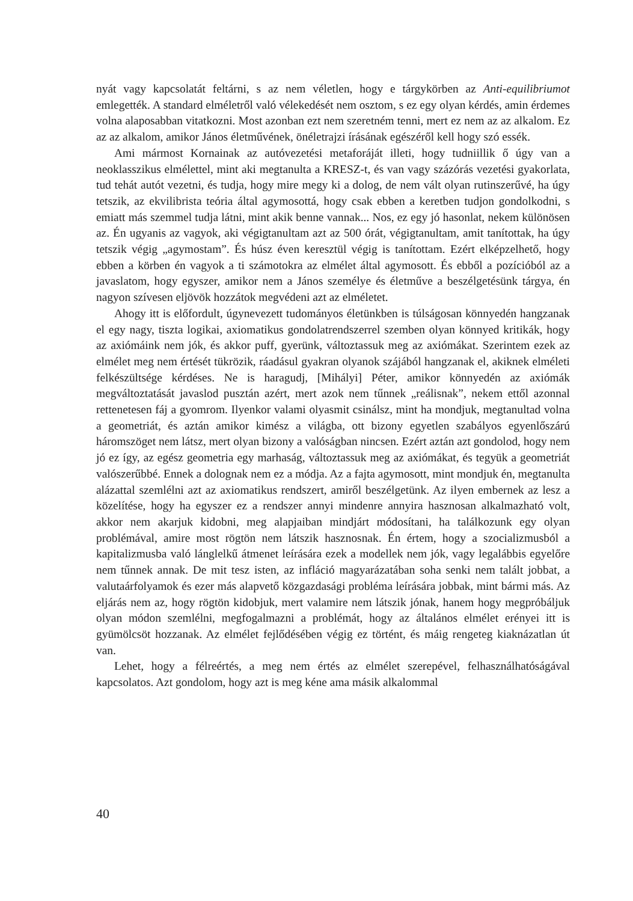nyát vagy kapcsolatát feltárni, s az nem véletlen, hogy e tárgykörben az Anti-equilibriumot emlegették. A standard elméletről való vélekedését nem osztom, s ez egy olyan kérdés, amin érdemes volna alaposabban vitatkozni. Most azonban ezt nem szeretném tenni, mert ez nem az az alkalom. Ez az az alkalom, amikor János életművének, önéletrajzi írásának egészéről kell hogy szó essék.
Ami mármost Kornainak az autóvezetési metaforáját illeti, hogy tudniillik ő úgy van a neoklasszikus elmélettel, mint aki megtanulta a KRESZ-t, és van vagy százórás vezetési gyakorlata, tud tehát autót vezetni, és tudja, hogy mire megy ki a dolog, de nem vált olyan rutinszerűvé, ha úgy tetszik, az ekvilibrista teória által agymosottá, hogy csak ebben a keretben tudjon gondolkodni, s emiatt más szemmel tudja látni, mint akik benne vannak... Nos, ez egy jó hasonlat, nekem különösen az. Én ugyanis az vagyok, aki végigtanultam azt az 500 órát, végigtanultam, amit tanítottak, ha úgy tetszik végig „agymostam”. És húsz éven keresztül végig is tanítottam. Ezért elképzelhető, hogy ebben a körben én vagyok a ti számotokra az elmélet által agymosott. És ebből a pozícióból az a javaslatom, hogy egyszer, amikor nem a János személye és életműve a beszélgetésünk tárgya, én nagyon szívesen eljövök hozzátok megvédeni azt az elméletet.
Ahogy itt is előfordult, úgynevezett tudományos életünkben is túlságosan könnyedén hangzanak el egy nagy, tiszta logikai, axiomatikus gondolatrendszerrel szemben olyan könnyed kritikák, hogy az axiómáink nem jók, és akkor puff, gyerünk, változtassuk meg az axiómákat. Szerintem ezek az elmélet meg nem értését tükrözik, ráadásul gyakran olyanok szájából hangzanak el, akiknek elméleti felkészültsége kérdéses. Ne is haragudj, [Mihályi] Péter, amikor könnyedén az axiómák megváltoztatását javaslod pusztán azért, mert azok nem tűnnek „reálisnak”, nekem ettől azonnal rettenetesen fáj a gyomrom. Ilyenkor valami olyasmit csinálsz, mint ha mondjuk, megtanultad volna a geometriát, és aztán amikor kimész a világba, ott bizony egyetlen szabályos egyenlőszárú háromszöget nem látsz, mert olyan bizony a valóságban nincsen. Ezért aztán azt gondolod, hogy nem jó ez így, az egész geometria egy marhaság, változtassuk meg az axiómákat, és tegyük a geometriát valószerűbbé. Ennek a dolognak nem ez a módja. Az a fajta agymosott, mint mondjuk én, megtanulta alázattal szemlélni azt az axiomatikus rendszert, amiről beszélgetünk. Az ilyen embernek az lesz a közelítése, hogy ha egyszer ez a rendszer annyi mindenre annyira hasznosan alkalmazható volt, akkor nem akarjuk kidobni, meg alapjaiban mindjárt módosítani, ha találkozunk egy olyan problémával, amire most rögtön nem látszik hasznosnak. Én értem, hogy a szocializmusból a kapitalizmusba való lánglelkű átmenet leírására ezek a modellek nem jók, vagy legalábbis egyelőre nem tűnnek annak. De mit tesz isten, az infláció magyarázatában soha senki nem talált jobbat, a valutaárfolyamok és ezer más alapvető közgazdasági probléma leírására jobbak, mint bármi más. Az eljárás nem az, hogy rögtön kidobjuk, mert valamire nem látszik jónak, hanem hogy megpróbáljuk olyan módon szemlélni, megfogalmazni a problémát, hogy az általános elmélet erényei itt is gyümölcsöt hozzanak. Az elmélet fejlődésében végig ez történt, és máig rengeteg kiaknázatlan út van.
Lehet, hogy a félreértés, a meg nem értés az elmélet szerepével, felhasználhatóságával kapcsolatos. Azt gondolom, hogy azt is meg kéne ama másik alkalommal
40